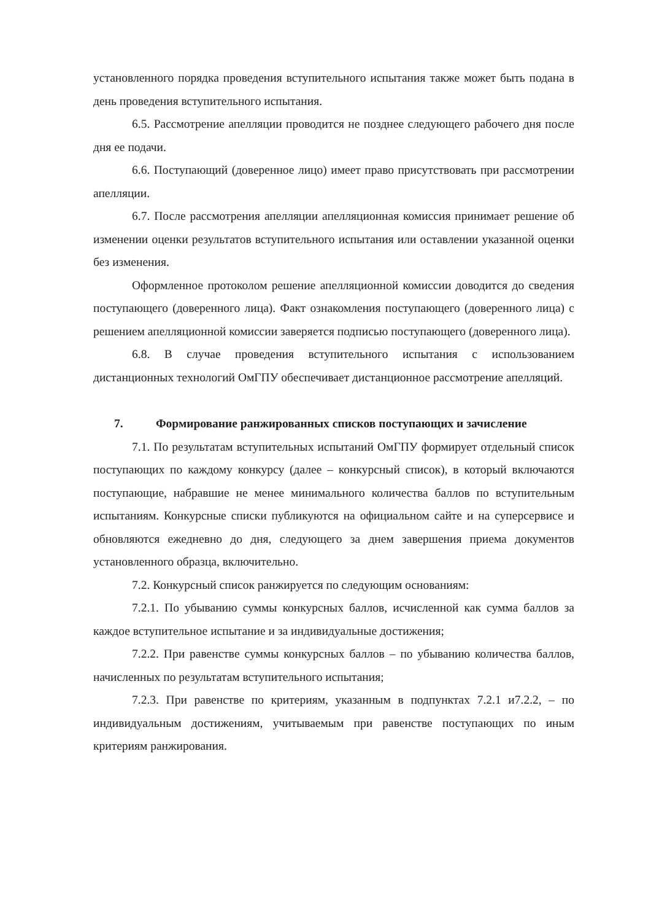установленного порядка проведения вступительного испытания также может быть подана в день проведения вступительного испытания.
6.5. Рассмотрение апелляции проводится не позднее следующего рабочего дня после дня ее подачи.
6.6. Поступающий (доверенное лицо) имеет право присутствовать при рассмотрении апелляции.
6.7. После рассмотрения апелляции апелляционная комиссия принимает решение об изменении оценки результатов вступительного испытания или оставлении указанной оценки без изменения.
Оформленное протоколом решение апелляционной комиссии доводится до сведения поступающего (доверенного лица). Факт ознакомления поступающего (доверенного лица) с решением апелляционной комиссии заверяется подписью поступающего (доверенного лица).
6.8. В случае проведения вступительного испытания с использованием дистанционных технологий ОмГПУ обеспечивает дистанционное рассмотрение апелляций.
7. Формирование ранжированных списков поступающих и зачисление
7.1. По результатам вступительных испытаний ОмГПУ формирует отдельный список поступающих по каждому конкурсу (далее – конкурсный список), в который включаются поступающие, набравшие не менее минимального количества баллов по вступительным испытаниям. Конкурсные списки публикуются на официальном сайте и на суперсервисе и обновляются ежедневно до дня, следующего за днем завершения приема документов установленного образца, включительно.
7.2. Конкурсный список ранжируется по следующим основаниям:
7.2.1. По убыванию суммы конкурсных баллов, исчисленной как сумма баллов за каждое вступительное испытание и за индивидуальные достижения;
7.2.2. При равенстве суммы конкурсных баллов – по убыванию количества баллов, начисленных по результатам вступительного испытания;
7.2.3. При равенстве по критериям, указанным в подпунктах 7.2.1 и7.2.2, – по индивидуальным достижениям, учитываемым при равенстве поступающих по иным критериям ранжирования.